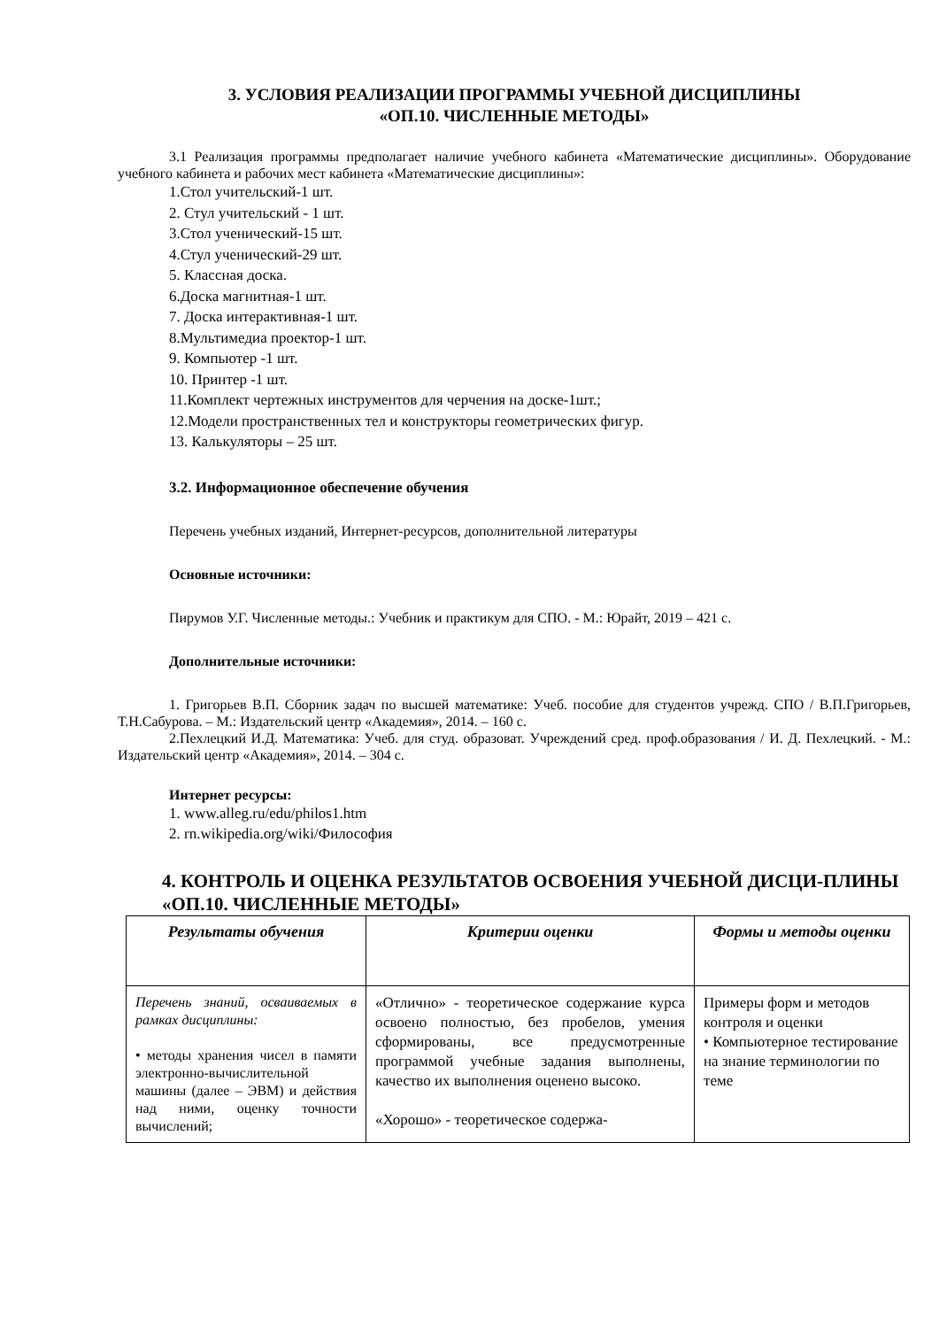3. УСЛОВИЯ РЕАЛИЗАЦИИ ПРОГРАММЫ УЧЕБНОЙ ДИСЦИПЛИНЫ
«ОП.10. ЧИСЛЕННЫЕ МЕТОДЫ»
3.1 Реализация программы предполагает наличие учебного кабинета «Математические дисциплины». Оборудование учебного кабинета и рабочих мест кабинета «Математические дисциплины»:
1.Стол учительский-1 шт.
2. Стул учительский - 1 шт.
3.Стол ученический-15 шт.
4.Стул ученический-29 шт.
5. Классная доска.
6.Доска магнитная-1 шт.
7. Доска интерактивная-1 шт.
8.Мультимедиа проектор-1 шт.
9. Компьютер -1 шт.
10. Принтер -1 шт.
11.Комплект чертежных инструментов для черчения на доске-1шт.;
12.Модели пространственных тел и конструкторы геометрических фигур.
13. Калькуляторы – 25 шт.
3.2. Информационное обеспечение обучения
Перечень учебных изданий, Интернет-ресурсов, дополнительной литературы
Основные источники:
Пирумов У.Г. Численные методы.: Учебник и практикум для СПО. - М.: Юрайт, 2019 – 421 с.
Дополнительные источники:
1. Григорьев В.П. Сборник задач по высшей математике: Учеб. пособие для студентов учрежд. СПО / В.П.Григорьев, Т.Н.Сабурова. – М.: Издательский центр «Академия», 2014. – 160 с.
2.Пехлецкий И.Д. Математика: Учеб. для студ. образоват. Учреждений сред. проф.образования / И. Д. Пехлецкий. - М.: Издательский центр «Академия», 2014. – 304 с.
Интернет ресурсы:
1. www.alleg.ru/edu/philos1.htm
2. rn.wikipedia.org/wiki/Философия
4. КОНТРОЛЬ И ОЦЕНКА РЕЗУЛЬТАТОВ ОСВОЕНИЯ УЧЕБНОЙ ДИСЦИ-ПЛИНЫ «ОП.10. ЧИСЛЕННЫЕ МЕТОДЫ»
| Результаты обучения | Критерии оценки | Формы и методы оценки |
| --- | --- | --- |
| Перечень знаний, осваиваемых в рамках дисциплины: • методы хранения чисел в памяти электронно-вычислительной машины (далее – ЭВМ) и действия над ними, оценку точности вычислений; | «Отлично» - теоретическое содержание курса освоено полностью, без пробелов, умения сформированы, все предусмотренные программой учебные задания выполнены, качество их выполнения оценено высоко. «Хорошо» - теоретическое содержа- | Примеры форм и методов контроля и оценки • Компьютерное тестирование на знание терминологии по теме |